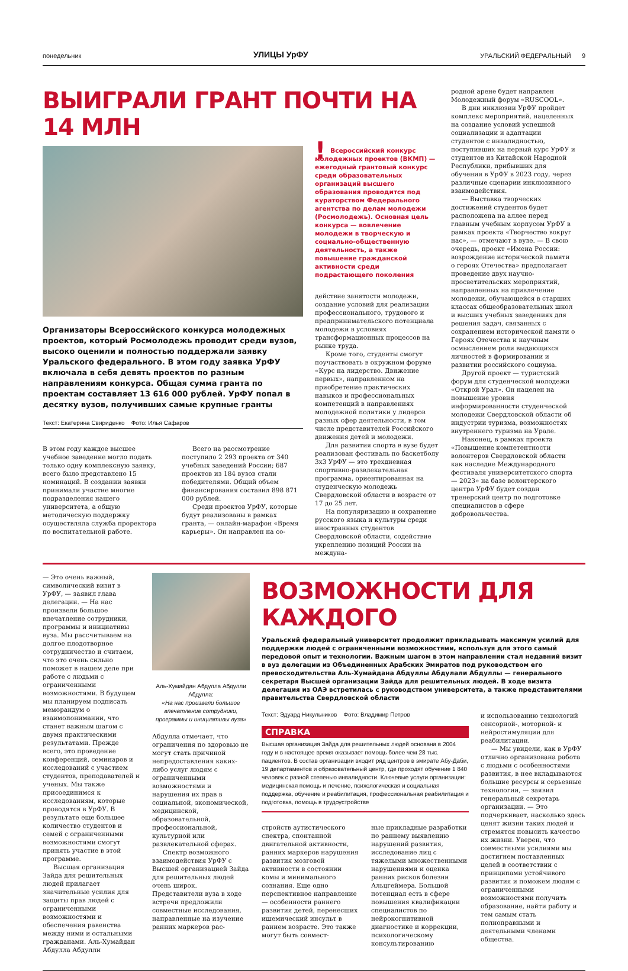понедельник УЛИЦЫ УрФУ УРАЛЬСКИЙ ФЕДЕРАЛЬНЫЙ 9
ВЫИГРАЛИ ГРАНТ ПОЧТИ НА 14 МЛН
Организаторы Всероссийского конкурса молодежных проектов, который Росмолодежь проводит среди вузов, высоко оценили и полностью поддержали заявку Уральского федерального. В этом году заявка УрФУ включала в себя девять проектов по разным направлениям конкурса. Общая сумма гранта по проектам составляет 13 616 000 рублей. УрФУ попал в десятку вузов, получивших самые крупные гранты
Текст: Екатерина Свириденко Фото: Илья Сафаров
В этом году каждое высшее учебное заведение могло подать только одну комплексную заявку, всего было представлено 15 номинаций. В создании заявки принимали участие многие подразделения нашего университета, а общую методическую поддержку осуществляла служба проректора по воспитательной работе.
Всего на рассмотрение поступило 2 293 проекта от 340 учебных заведений России; 687 проектов из 184 вузов стали победителями. Общий объем финансирования составил 898 871 000 рублей.
Среди проектов УрФУ, которые будут реализованы в рамках гранта, — онлайн-марафон «Время карьеры». Он направлен на со-
! Всероссийский конкурс молодежных проектов (ВКМП) — ежегодный грантовый конкурс среди образовательных организаций высшего образования проводится под кураторством Федерального агентства по делам молодежи (Росмолодежь). Основная цель конкурса — вовлечение молодежи в творческую и социально-общественную деятельность, а также повышение гражданской активности среди подрастающего поколения
действие занятости молодежи, создание условий для реализации профессионального, трудового и предпринимательского потенциала молодежи в условиях трансформационных процессов на рынке труда.
Кроме того, студенты смогут поучаствовать в окружном форуме «Курс на лидерство. Движение первых», направленном на приобретение практических навыков и профессиональных компетенций в направлениях молодежной политики у лидеров разных сфер деятельности, в том числе представителей Российского движения детей и молодежи.
Для развития спорта в вузе будет реализован фестиваль по баскетболу 3x3 УрФУ — это трехдневная спортивно-развлекательная программа, ориентированная на студенческую молодежь Свердловской области в возрасте от 17 до 25 лет.
На популяризацию и сохранение русского языка и культуры среди иностранных студентов Свердловской области, содействие укреплению позиций России на междуна-
родной арене будет направлен Молодежный форум «RUSCOOL».
В дни инклюзии УрФУ пройдет комплекс мероприятий, нацеленных на создание условий успешной социализации и адаптации студентов с инвалидностью, поступивших на первый курс УрФУ и студентов из Китайской Народной Республики, прибывших для обучения в УрФУ в 2023 году, через различные сценарии инклюзивного взаимодействия.
— Выставка творческих достижений студентов будет расположена на аллее перед главным учебным корпусом УрФУ в рамках проекта «Творчество вокруг нас», — отмечают в вузе. — В свою очередь, проект «Имена России: возрождение исторической памяти о героях Отечества» предполагает проведение двух научно-просветительских мероприятий, направленных на привлечение молодежи, обучающейся в старших классах общеобразовательных школ и высших учебных заведениях для решения задач, связанных с сохранением исторической памяти о Героях Отечества и научным осмыслением роли выдающихся личностей в формировании и развитии российского социума.
Другой проект — туристский форум для студенческой молодежи «Открой Урал». Он нацелен на повышение уровня информированности студенческой молодежи Свердловской области об индустрии туризма, возможностях внутреннего туризма на Урале.
Наконец, в рамках проекта «Повышение компетентности волонтеров Свердловской области как наследие Международного фестиваля университетского спорта — 2023» на базе волонтерского центра УрФУ будет создан тренерский центр по подготовке специалистов в сфере добровольчества.
— Это очень важный, символический визит в УрФУ, — заявил глава делегации. — На нас произвели большое впечатление сотрудники, программы и инициативы вуза. Мы рассчитываем на долгое плодотворное сотрудничество и считаем, что это очень сильно поможет в нашем деле при работе с людьми с ограниченными возможностями. В будущем мы планируем подписать меморандум о взаимопонимании, что станет важным шагом с двумя практическими результатами. Прежде всего, это проведение конференций, семинаров и исследований с участием студентов, преподавателей и ученых. Мы также присоединимся к исследованиям, которые проводятся в УрФУ. В результате еще большее количество студентов и семей с ограниченными возможностями смогут принять участие в этой программе.
Высшая организация Зайда для решительных людей прилагает значительные усилия для защиты прав людей с ограниченными возможностями и обеспечения равенства между ними и остальными гражданами. Аль-Хумайдан Абдулла Абдулли
Аль-Хумайдан Абдулла Абдулли Абдулла:
«На нас произвели большое впечатление сотрудники, программы и инициативы вуза»
Абдулла отмечает, что ограничения по здоровью не могут стать причиной непредоставления каких-либо услуг людям с ограниченными возможностями и нарушения их прав в социальной, экономической, медицинской, образовательной, профессиональной, культурной или развлекательной сферах.
Спектр возможного взаимодействия УрФУ с Высшей организацией Зайда для решительных людей очень широк. Представители вуза в ходе встречи предложили совместные исследования, направленные на изучение ранних маркеров рас-
ВОЗМОЖНОСТИ ДЛЯ КАЖДОГО
Уральский федеральный университет продолжит прикладывать максимум усилий для поддержки людей с ограниченными возможностями, используя для этого самый передовой опыт и технологии. Важным шагом в этом направлении стал недавний визит в вуз делегации из Объединенных Арабских Эмиратов под руководством его превосходительства Аль-Хумайдана Абдуллы Абдулали Абдуллы — генерального секретаря Высшей организации Зайда для решительных людей. В ходе визита делегация из ОАЭ встретилась с руководством университета, а также представителями правительства Свердловской области
Текст: Эдуард Никульников Фото: Владимир Петров
СПРАВКА
Высшая организация Зайда для решительных людей основана в 2004 году и в настоящее время оказывает помощь более чем 28 тыс. пациентов. В состав организации входит ряд центров в эмирате Абу-Даби, 19 департаментов и образовательный центр, где проходят обучение 1 840 человек с разной степенью инвалидности. Ключевые услуги организации: медицинская помощь и лечение, психологическая и социальная поддержка, обучение и реабилитация, профессиональная реабилитация и подготовка, помощь в трудоустройстве
стройств аутистического спектра, спонтанной двигательной активности, ранних маркеров нарушения развития мозговой активности в состоянии комы и минимального сознания. Еще одно перспективное направление — особенности раннего развития детей, перенесших ишемический инсульт в раннем возрасте. Это также могут быть совмест-
ные прикладные разработки по раннему выявлению нарушений развития, исследование лиц с тяжелыми множественными нарушениями и оценка ранних рисков болезни Альцгеймера. Большой потенциал есть в сфере повышения квалификации специалистов по нейрокогнитивной диагностике и коррекции, психологическому консультированию
и использованию технологий сенсорной-, моторной- и нейростимуляции для реабилитации.
— Мы увидели, как в УрФУ отлично организована работа с людьми с особенностями развития, в нее вкладываются большие ресурсы и серьезные технологии, — заявил генеральный секретарь организации. — Это подчеркивает, насколько здесь ценят жизни таких людей и стремятся повысить качество их жизни. Уверен, что совместными усилиями мы достигнем поставленных целей в соответствии с принципами устойчивого развития и поможем людям с ограниченными возможностями получить образование, найти работу и тем самым стать полноправными и деятельными членами общества.